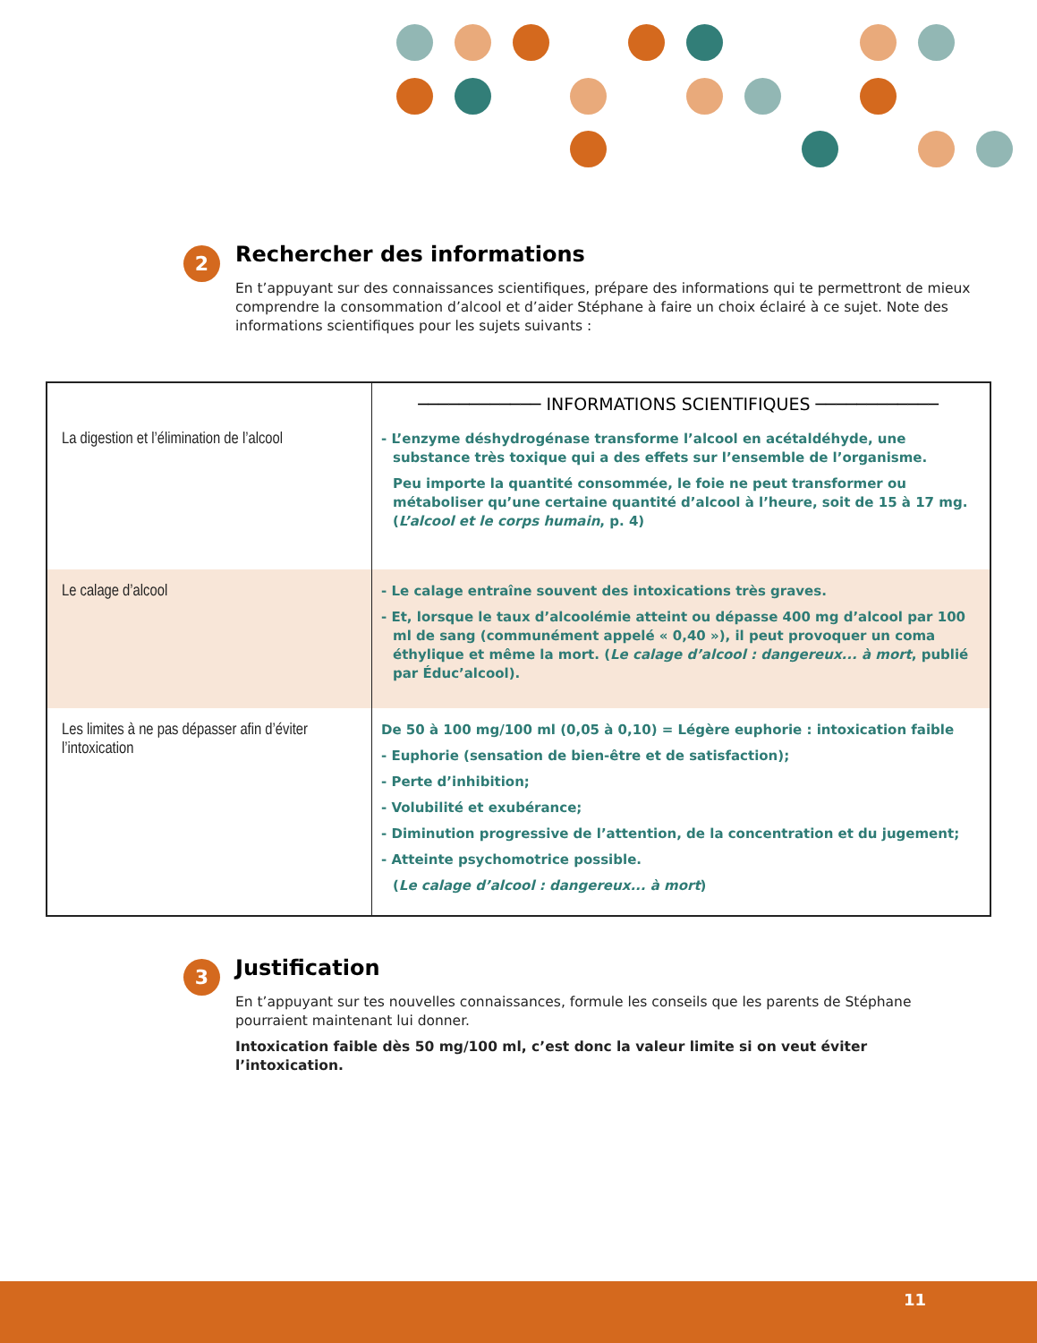2
Rechercher des informations
En t’appuyant sur des connaissances scientifiques, prépare des informations qui te permettront de mieux comprendre la consommation d’alcool et d’aider Stéphane à faire un choix éclairé à ce sujet. Note des informations scientifiques pour les sujets suivants :
| | ──────────── INFORMATIONS SCIENTIFIQUES ──────────── |
| --- | --- |
| La digestion et l’élimination de l’alcool | - L’enzyme déshydrogénase transforme l’alcool en acétaldéhyde, une substance très toxique qui a des effets sur l’ensemble de l’organisme. Peu importe la quantité consommée, le foie ne peut transformer ou métaboliser qu’une certaine quantité d’alcool à l’heure, soit de 15 à 17 mg. ( L’alcool et le corps humain , p. 4) |
| Le calage d’alcool | - Le calage entraîne souvent des intoxications très graves. - Et, lorsque le taux d’alcoolémie atteint ou dépasse 400 mg d’alcool par 100 ml de sang (communément appelé « 0,40 »), il peut provoquer un coma éthylique et même la mort. ( Le calage d’alcool : dangereux... à mort , publié par Éduc’alcool). |
| Les limites à ne pas dépasser afin d’éviter l’intoxication | De 50 à 100 mg/100 ml (0,05 à 0,10) = Légère euphorie : intoxication faible - Euphorie (sensation de bien-être et de satisfaction); - Perte d’inhibition; - Volubilité et exubérance; - Diminution progressive de l’attention, de la concentration et du jugement; - Atteinte psychomotrice possible. ( Le calage d’alcool : dangereux... à mort ) |
3
Justification
En t’appuyant sur tes nouvelles connaissances, formule les conseils que les parents de Stéphane pourraient maintenant lui donner.
Intoxication faible dès 50 mg/100 ml, c’est donc la valeur limite si on veut éviter l’intoxication.
11